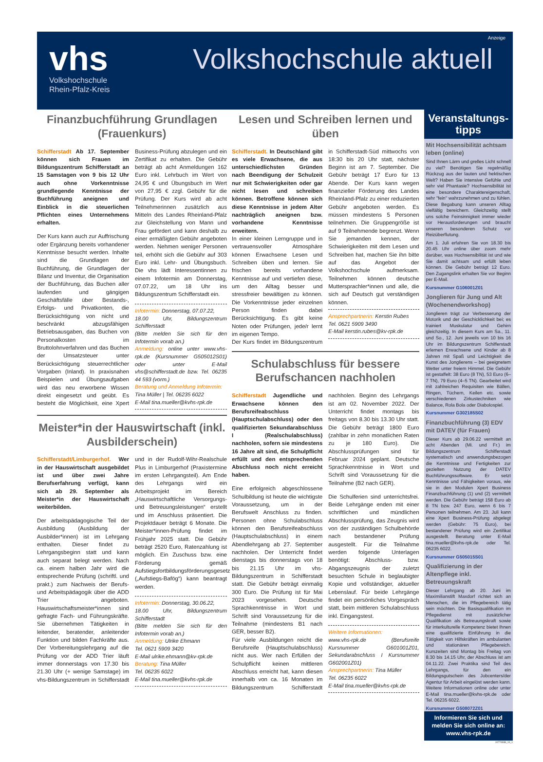vhs
Volkshochschule
Rhein-Pfalz-Kreis
Volkshochschule aktuell
Anzeige
Finanzbuchführung Grundlagen (Frauenkurs)
Schifferstadt Ab 17. September können sich Frauen im Bildungszentrum Schifferstadt an 15 Samstagen von 9 bis 12 Uhr auch ohne Vorkenntnisse grundlegende Kenntnisse der Buchführung aneignen und Einblick in die steuerlichen Pflichten eines Unternehmens erhalten.
Der Kurs kann auch zur Auffrischung oder Ergänzung bereits vorhandener Kenntnisse besucht werden. Inhalte sind die Grundlagen der Buchführung, die Grundlagen der Bilanz und Inventur, die Organisation der Buchführung, das Buchen aller laufenden und gängigen Geschäftsfälle über Bestands-, Erfolgs- und Privatkonten, die Berücksichtigung von nicht und beschränkt abzugsfähigen Betriebsausgaben, das Buchen von Personalkosten im Bruttolohnverfahren und das Buchen der Umsatzsteuer unter Berücksichtigung steuerrechtlicher Vorgaben (Inland). In praxisnahen Beispielen und Übungsaufgaben wird das neu erworbene Wissen direkt eingesetzt und geübt. Es besteht die Möglichkeit, eine Xpert Business-Prüfung abzulegen und ein Zertifikat zu erhalten. Die Gebühr beträgt ab acht Anmeldungen 162 Euro inkl. Lehrbuch im Wert von 24,95 € und Übungsbuch im Wert von 27,95 € zzgl. Gebühr für die Prüfung. Der Kurs wird ab acht Teilnehmerinnen zusätzlich aus Mitteln des Landes Rheinland-Pfalz zur Gleichstellung von Mann und Frau gefördert und kann deshalb zu einer ermäßigten Gebühr angeboten werden. Nehmen weniger Personen teil, erhöht sich die Gebühr auf 303 Euro inkl. Lehr- und Übungsbuch. Die vhs lädt Interessentinnen zu einem Infotermin am Donnerstag, 07.07.22, um 18 Uhr ins Bildungszentrum Schifferstadt ein.
Infotermin: Donnerstag, 07.07.22,
18.00 Uhr, Bildungszentrum Schifferstadt
(Bitte melden Sie sich für den Infotermin vorab an.)
Anmeldung: online unter www.vhs-rpk.de (Kursnummer G505012S01) oder unter E-Mail vhs@schifferstadt.de bzw. Tel. 06235 44 593 (vorm.)
Beratung und Anmeldung Infotermin:
Tina Müller | Tel. 06235 6022
E-Mail tina.mueller@kvhs-rpk.de
Meister*in der Hauswirtschaft (inkl. Ausbilderschein)
Schifferstadt/Limburgerhof. Wer in der Hauswirtschaft ausgebildet ist und über zwei Jahre Berufserfahrung verfügt, kann sich ab 29. September als Meister*in der Hauswirtschaft weiterbilden.
Der arbeitspädagogische Teil der Ausbildung (Ausbildung der Ausbilder*innen) ist im Lehrgang enthalten. Dieser findet zu Lehrgangsbeginn statt und kann auch separat belegt werden. Nach ca. einem halben Jahr wird die entsprechende Prüfung (schriftl. und prakt.) zum Nachweis der Berufs- und Arbeitspädagogik über die ADD Trier angeboten. Hauswirtschaftsmeister*innen sind gefragte Fach- und Führungskräfte. Sie übernehmen Tätigkeiten in leitender, beratender, anleitender Funktion und bilden Fachkräfte aus. Der Vorbereitungslehrgang auf die Prüfung vor der ADD Trier läuft immer donnerstags von 17.30 bis 21.30 Uhr (+ wenige Samstage) im vhs-Bildungszentrum in Schifferstadt und in der Rudolf-Wihr-Realschule Plus in Limburgerhof (Praxistermine im ersten Lehrgangsteil). Am Ende des Lehrgangs wird ein Arbeitsprojekt im Bereich „Hauswirtschaftliche Versorgungs- und Betreuungsleistungen“ erstellt und im Anschluss präsentiert. Die Projektdauer beträgt 6 Monate. Die Meister*innen-Prüfung findet im Frühjahr 2025 statt. Die Gebühr beträgt 2520 Euro, Ratenzahlung ist möglich. Ein Zuschuss bzw. eine Förderung gemäß Aufstiegsfortbildungsförderungsgesetz („Aufstiegs-Bafög“) kann beantragt werden.
Infotermin: Donnerstag, 30.06.22,
18.00 Uhr, Bildungszentrum Schifferstadt
(Bitte melden Sie sich für den Infotermin vorab an.)
Anmeldung: Ulrike Ehmann
Tel. 0621 5909 3420
E-Mail ulrike.ehmann@kv-rpk.de
Beratung: Tina Müller
Tel. 06235 6022
E-Mail tina.mueller@kvhs-rpk.de
Lesen und Schreiben lernen und üben
Schifferstadt. In Deutschland gibt es viele Erwachsene, die aus unterschiedlichsten Gründen nach Beendigung der Schulzeit nur mit Schwierigkeiten oder gar nicht lesen und schreiben können. Betroffene können sich diese Kenntnisse in jedem Alter nachträglich aneignen bzw. vorhandene Kenntnisse erweitern.
In einer kleinen Lerngruppe und in vertrauensvoller Atmosphäre können Erwachsene Lesen und Schreiben üben und lernen. Sie frischen bereits vorhandene Kenntnisse auf und vertiefen diese, um den Alltag besser und stressfreier bewältigen zu können. Die Vorkenntnisse jeder einzelnen Person finden dabei Berücksichtigung. Es gibt keine Noten oder Prüfungen, jede/r lernt im eigenen Tempo.
Der Kurs findet im Bildungszentrum in Schifferstadt-Süd mittwochs von 18:30 bis 20 Uhr statt, nächster Beginn ist am 7. September. Die Gebühr beträgt 17 Euro für 13 Abende. Der Kurs kann wegen finanzieller Förderung des Landes Rheinland-Pfalz zu einer reduzierten Gebühr angeboten werden. Es müssen mindestens 5 Personen teilnehmen. Die Gruppengröße ist auf 9 Teilnehmende begrenzt. Wenn Sie jemanden kennen, der Schwierigkeiten mit dem Lesen und Schreiben hat, machen Sie ihn bitte auf das Angebot der Volkshochschule aufmerksam. Teilnehmen können deutsche Muttersprachler*innen und alle, die sich auf Deutsch gut verständigen können.
Ansprechpartnerin: Kerstin Rubes
Tel. 0621 5909 3490
E-Mail kerstin.rubes@kv-rpk.de
Schulabschluss für bessere Berufschancen nachholen
Schifferstadt Jugendliche und Erwachsene können den Berufsreifeabschluss (Hauptschulabschluss) oder den qualifizierten Sekundarabschluss I (Realschulabschluss) nachholen, sofern sie mindestens 16 Jahre alt sind, die Schulpflicht erfüllt und den entsprechenden Abschluss noch nicht erreicht haben.
Eine erfolgreich abgeschlossene Schulbildung ist heute die wichtigste Voraussetzung, um in der Berufswelt Anschluss zu finden. Personen ohne Schulabschluss können den Berufsreifeabschluss (Hauptschulabschluss) in einem Abendlehrgang ab 27. September nachholen. Der Unterricht findet dienstags bis donnerstags von 18 bis 21.15 Uhr im vhs-Bildungszentrum in Schifferstadt statt. Die Gebühr beträgt einmalig 300 Euro. Die Prüfung ist für Mai 2023 vorgesehen. Deutsche Sprachkenntnisse in Wort und Schrift sind Voraussetzung für die Teilnahme (mindestens B1 nach GER, besser B2).
Für viele Ausbildungen reicht die Berufsreife (Hauptschulabschluss) nicht aus. Wer nach Erfüllen der Schulpflicht keinen mittleren Abschluss erreicht hat, kann diesen innerhalb von ca. 16 Monaten im Bildungszentrum Schifferstadt nachholen. Beginn des Lehrgangs ist am 02. November 2022. Der Unterricht findet montags bis freitags von 8.30 bis 13.30 Uhr statt. Die Gebühr beträgt 1800 Euro (zahlbar in zehn monatlichen Raten zu je 180 Euro). Die Abschlussprüfungen sind für Februar 2024 geplant. Deutsche Sprachkenntnisse in Wort und Schrift sind Voraussetzung für die Teilnahme (B2 nach GER).
Die Schulferien sind unterrichtsfrei. Beide Lehrgänge enden mit einer schriftlichen und mündlichen Abschlussprüfung, das Zeugnis wird von der zuständigen Schulbehörde nach bestandener Prüfung ausgestellt. Für die Teilnahme werden folgende Unterlagen benötigt: Abschluss- bzw. Abgangszeugnis der zuletzt besuchten Schule in beglaubigter Kopie und vollständiger, aktueller Lebenslauf. Für beide Lehrgänge findet ein persönliches Vorgespräch statt, beim mittleren Schulabschluss inkl. Eingangstest.
Weitere Informationen:
www.vhs-rpk.de (Berufsreife Kursnummer G601001Z01, Sekundarabschluss I Kursnummer G602001Z01)
Ansprechpartnerin: Tina Müller
Tel. 06235 6022
E-Mail tina.mueller@kvhs-rpk.de
Veranstaltungs-
tipps
Mit Hochsensibilität achtsam leben (online)
Sind Ihnen Lärm und grelles Licht schnell zu viel? Benötigen Sie regelmäßig Rückzug aus der lauten und hektischen Welt? Haben Sie intensive Gefühle und sehr viel Phantasie? Hochsensibilität ist eine besondere Charaktereigenschaft, sehr "fein" wahrzunehmen und zu fühlen. Diese Begabung kann unseren Alltag vielfältig bereichern. Gleichzeitig stellt uns solche Feinsinnigkeit immer wieder vor Herausforderungen und braucht unseren besonderen Schutz vor Reizüberflutung.
Am 1. Juli erfahren Sie von 18.30 bis 20.45 Uhr online über zoom mehr darüber, was Hochsensibilität ist und wie Sie damit achtsam und erfüllt leben können. Die Gebühr beträgt 12 Euro. Den Zugangslink erhalten Sie vor Beginn per E-Mail.
Kursnummer G106001Z01
Jonglieren für Jung und Alt (Wochenendworkshop)
Jonglieren trägt zur Verbesserung der Motorik und der Geschicklichkeit bei; es trainiert Muskulatur und Gehirn gleichzeitig. In diesem Kurs am Sa., 11. und So., 12. Juni jeweils von 10 bis 16 Uhr im Bildungszentrum Schifferstadt erlernen Erwachsene und Kinder ab 8 Jahren mit Spaß und Leichtigkeit die Kunst des Jonglierens – bei geeignetem Wetter unter freiem Himmel. Die Gebühr ist gestaffelt: 38 Euro (8 TN), 53 Euro (6–7 TN), 79 Euro (4–5 TN). Gearbeitet wird mit zahlreichen Requisiten wie Bällen, Ringen, Tüchern, Keilen etc. sowie verschiedenen Zirkustechniken wie Balance, Rola Bola oder Diabolospiel.
Kursnummer G302185S02
Finanzbuchführung (3) EDV mit DATEV (für Frauen)
Dieser Kurs ab 29.06.22 vermittelt an acht Abenden (Mi. und Fr.) im Bildungszentrum Schifferstadt systematisch und anwendungsbezogen die Kenntnisse und Fertigkeiten zur gezielten Nutzung der DATEV Buchführungssoftware. Er setzt Kenntnisse und Fähigkeiten voraus, wie sie in den Modulen Xpert Business Finanzbuchführung (1) und (2) vermittelt werden. Die Gebühr beträgt 158 Euro ab 8 TN bzw. 247 Euro, wenn 6 bis 7 Personen teilnehmen. Am 23. Juli kann eine Xpert Business-Prüfung abgelegt werden (Gebühr: 75 Euro), bei bestandener Prüfung wird ein Zertifikat ausgestellt. Beratung unter E-Mail tina.mueller@kvhs-rpk.de oder Tel. 06235 6022.
Kursnummer G505015S01
Qualifizierung in der Altenpflege inkl. Betreuungskraft
Dieser Lehrgang ab 20. Juni im Maximilianstift Maxdorf richtet sich an Menschen, die im Pflegebereich tätig sein möchten. Die Basisqualifikation im Pflegedienst mit zusätzlicher Qualifikation als Betreuungskraft sowie für interkulturelle Kompetenz bietet Ihnen eine qualifizierte Einführung in die Tätigkeit von Hilfskräften im ambulanten und stationären Pflegebereich. Kurszeiten sind Montag bis Freitag von 8.30 bis 14.15 Uhr, der Abschluss ist am 04.11.22. Zwei Praktika sind Teil des Lehrgangs, für den ein Bildungsgutschein des Jobcenters/der Agentur für Arbeit eingelöst werden kann. Weitere Informationen online oder unter E-Mail tina.mueller@kvhs-rpk.de oder Tel. 06235 6022.
Kursnummer G508072Z01
Informieren Sie sich und melden Sie sich online an: www.vhs-rpk.de
10774938_10_1